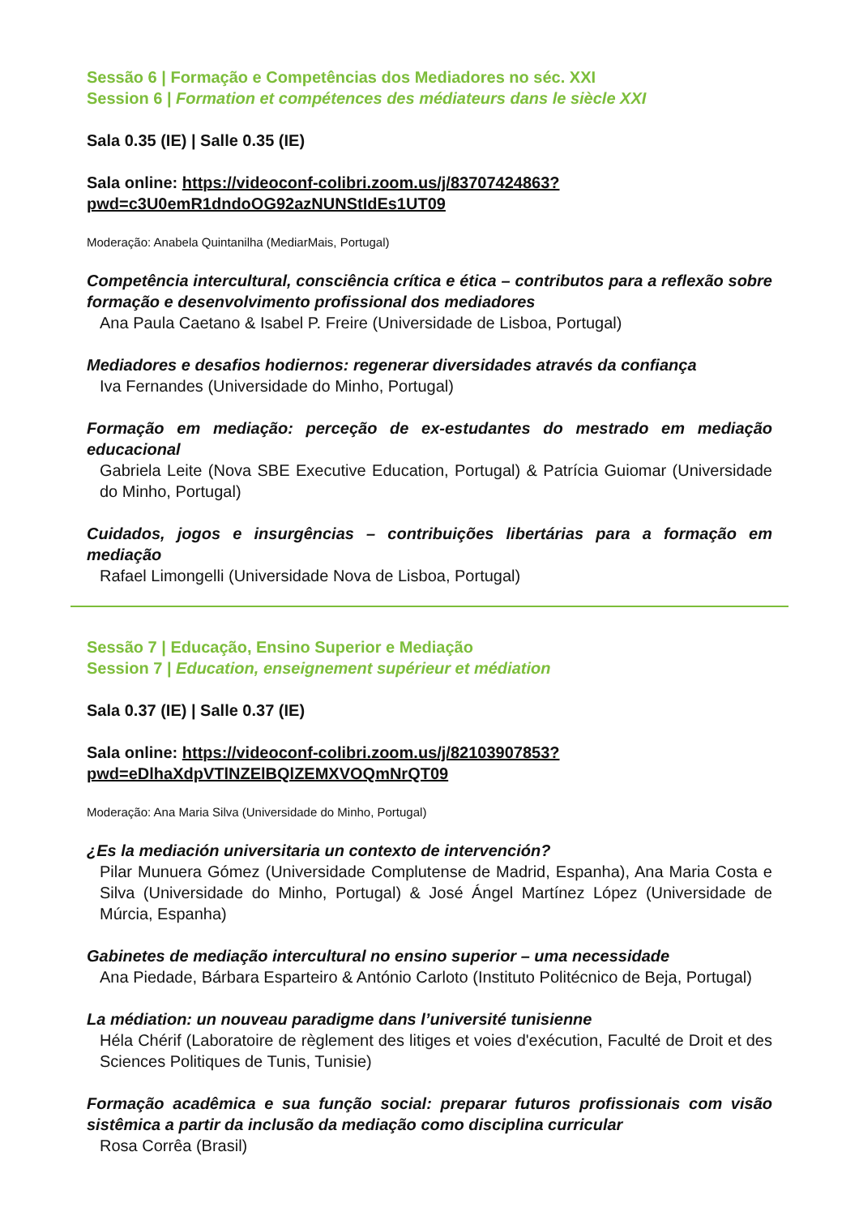Sessão 6 | Formação e Competências dos Mediadores no séc. XXI
Session 6 | Formation et compétences des médiateurs dans le siècle XXI
Sala 0.35 (IE) | Salle 0.35 (IE)
Sala online: https://videoconf-colibri.zoom.us/j/83707424863?
pwd=c3U0emR1dndoOG92azNUNStIdEs1UT09
Moderação: Anabela Quintanilha (MediarMais, Portugal)
Competência intercultural, consciência crítica e ética – contributos para a reflexão sobre formação e desenvolvimento profissional dos mediadores
Ana Paula Caetano & Isabel P. Freire (Universidade de Lisboa, Portugal)
Mediadores e desafios hodiernos: regenerar diversidades através da confiança
Iva Fernandes (Universidade do Minho, Portugal)
Formação em mediação: perceção de ex-estudantes do mestrado em mediação educacional
Gabriela Leite (Nova SBE Executive Education, Portugal) & Patrícia Guiomar (Universidade do Minho, Portugal)
Cuidados, jogos e insurgências – contribuições libertárias para a formação em mediação
Rafael Limongelli (Universidade Nova de Lisboa, Portugal)
Sessão 7 | Educação, Ensino Superior e Mediação
Session 7 | Education, enseignement supérieur et médiation
Sala 0.37 (IE) | Salle 0.37 (IE)
Sala online: https://videoconf-colibri.zoom.us/j/82103907853?
pwd=eDlhaXdpVTlNZElBQlZEMXVOQmNrQT09
Moderação: Ana Maria Silva (Universidade do Minho, Portugal)
¿Es la mediación universitaria un contexto de intervención?
Pilar Munuera Gómez (Universidade Complutense de Madrid, Espanha), Ana Maria Costa e Silva (Universidade do Minho, Portugal) & José Ángel Martínez López (Universidade de Múrcia, Espanha)
Gabinetes de mediação intercultural no ensino superior – uma necessidade
Ana Piedade, Bárbara Esparteiro & António Carloto (Instituto Politécnico de Beja, Portugal)
La médiation: un nouveau paradigme dans l’université tunisienne
Héla Chérif (Laboratoire de règlement des litiges et voies d'exécution, Faculté de Droit et des Sciences Politiques de Tunis, Tunisie)
Formação acadêmica e sua função social: preparar futuros profissionais com visão sistêmica a partir da inclusão da mediação como disciplina curricular
Rosa Corrêa (Brasil)